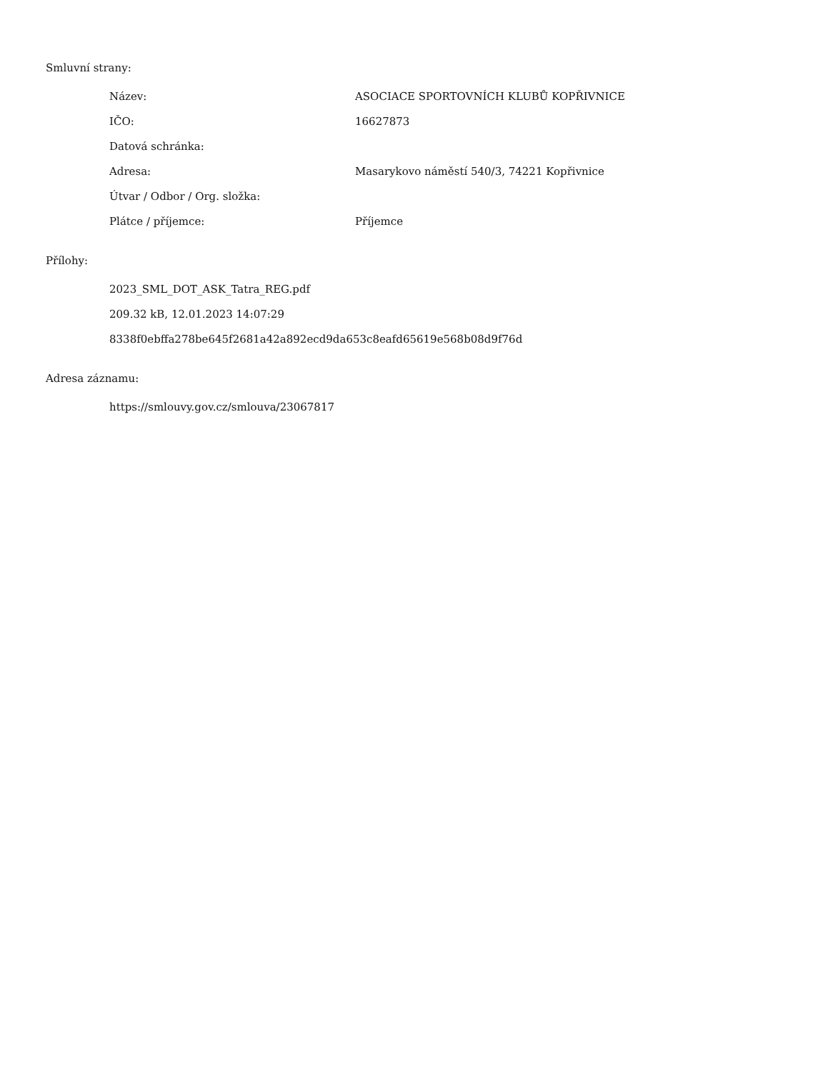Smluvní strany:
| Název: | ASOCIACE SPORTOVNÍCH KLUBŮ KOPŘIVNICE |
| IČO: | 16627873 |
| Datová schránka: | |
| Adresa: | Masarykovo náměstí 540/3, 74221 Kopřivnice |
| Útvar / Odbor / Org. složka: | |
| Plátce / příjemce: | Příjemce |
Přílohy:
2023_SML_DOT_ASK_Tatra_REG.pdf
209.32 kB, 12.01.2023 14:07:29
8338f0ebffa278be645f2681a42a892ecd9da653c8eafd65619e568b08d9f76d
Adresa záznamu:
https://smlouvy.gov.cz/smlouva/23067817